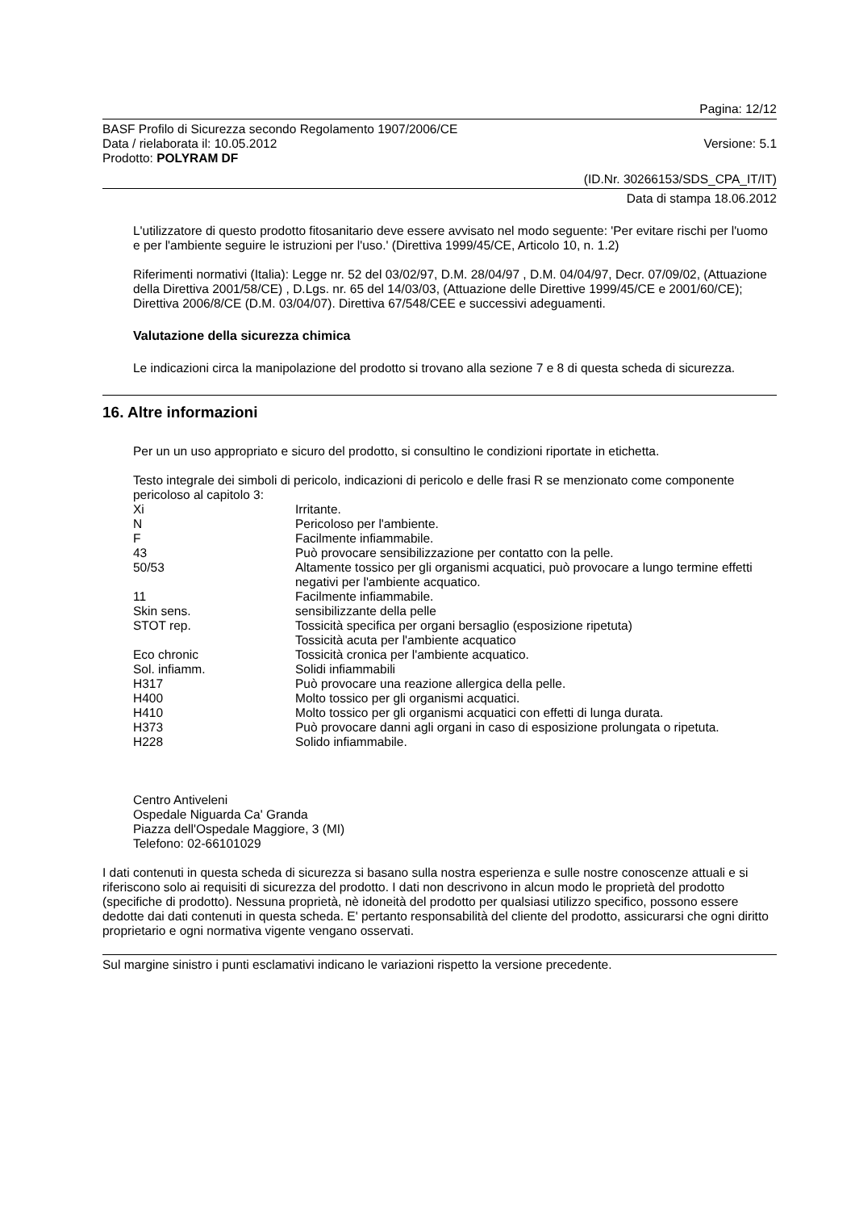Pagina: 12/12
BASF Profilo di Sicurezza secondo Regolamento 1907/2006/CE
Data / rielaborata il: 10.05.2012 Versione: 5.1
Prodotto: POLYRAM DF
(ID.Nr. 30266153/SDS_CPA_IT/IT)
Data di stampa 18.06.2012
L'utilizzatore di questo prodotto fitosanitario deve essere avvisato nel modo seguente: 'Per evitare rischi per l'uomo e per l'ambiente seguire le istruzioni per l'uso.' (Direttiva 1999/45/CE, Articolo 10, n. 1.2)
Riferimenti normativi (Italia): Legge nr. 52 del 03/02/97, D.M. 28/04/97 , D.M. 04/04/97, Decr. 07/09/02, (Attuazione della Direttiva 2001/58/CE) , D.Lgs. nr. 65 del 14/03/03, (Attuazione delle Direttive 1999/45/CE e 2001/60/CE); Direttiva 2006/8/CE (D.M. 03/04/07). Direttiva 67/548/CEE e successivi adeguamenti.
Valutazione della sicurezza chimica
Le indicazioni circa la manipolazione del prodotto si trovano alla sezione 7 e 8 di questa scheda di sicurezza.
16. Altre informazioni
Per un un uso appropriato e sicuro del prodotto, si consultino le condizioni riportate in etichetta.
Testo integrale dei simboli di pericolo, indicazioni di pericolo e delle frasi R se menzionato come componente pericoloso al capitolo 3:
| Xi | Irritante. |
| N | Pericoloso per l'ambiente. |
| F | Facilmente infiammabile. |
| 43 | Può provocare sensibilizzazione per contatto con la pelle. |
| 50/53 | Altamente tossico per gli organismi acquatici, può provocare a lungo termine effetti negativi per l'ambiente acquatico. |
| 11 | Facilmente infiammabile. |
| Skin sens. | sensibilizzante della pelle |
| STOT rep. | Tossicità specifica per organi bersaglio (esposizione ripetuta) Tossicità acuta per l'ambiente acquatico |
| Eco chronic | Tossicità cronica per l'ambiente acquatico. |
| Sol. infiamm. | Solidi infiammabili |
| H317 | Può provocare una reazione allergica della pelle. |
| H400 | Molto tossico per gli organismi acquatici. |
| H410 | Molto tossico per gli organismi acquatici con effetti di lunga durata. |
| H373 | Può provocare danni agli organi in caso di esposizione prolungata o ripetuta. |
| H228 | Solido infiammabile. |
Centro Antiveleni
Ospedale Niguarda Ca' Granda
Piazza dell'Ospedale Maggiore, 3 (MI)
Telefono: 02-66101029
I dati contenuti in questa scheda di sicurezza si basano sulla nostra esperienza e sulle nostre conoscenze attuali e si riferiscono solo ai requisiti di sicurezza del prodotto. I dati non descrivono in alcun modo le proprietà del prodotto (specifiche di prodotto). Nessuna proprietà, nè idoneità del prodotto per qualsiasi utilizzo specifico, possono essere dedotte dai dati contenuti in questa scheda. E' pertanto responsabilità del cliente del prodotto, assicurarsi che ogni diritto proprietario e ogni normativa vigente vengano osservati.
Sul margine sinistro i punti esclamativi indicano le variazioni rispetto la versione precedente.